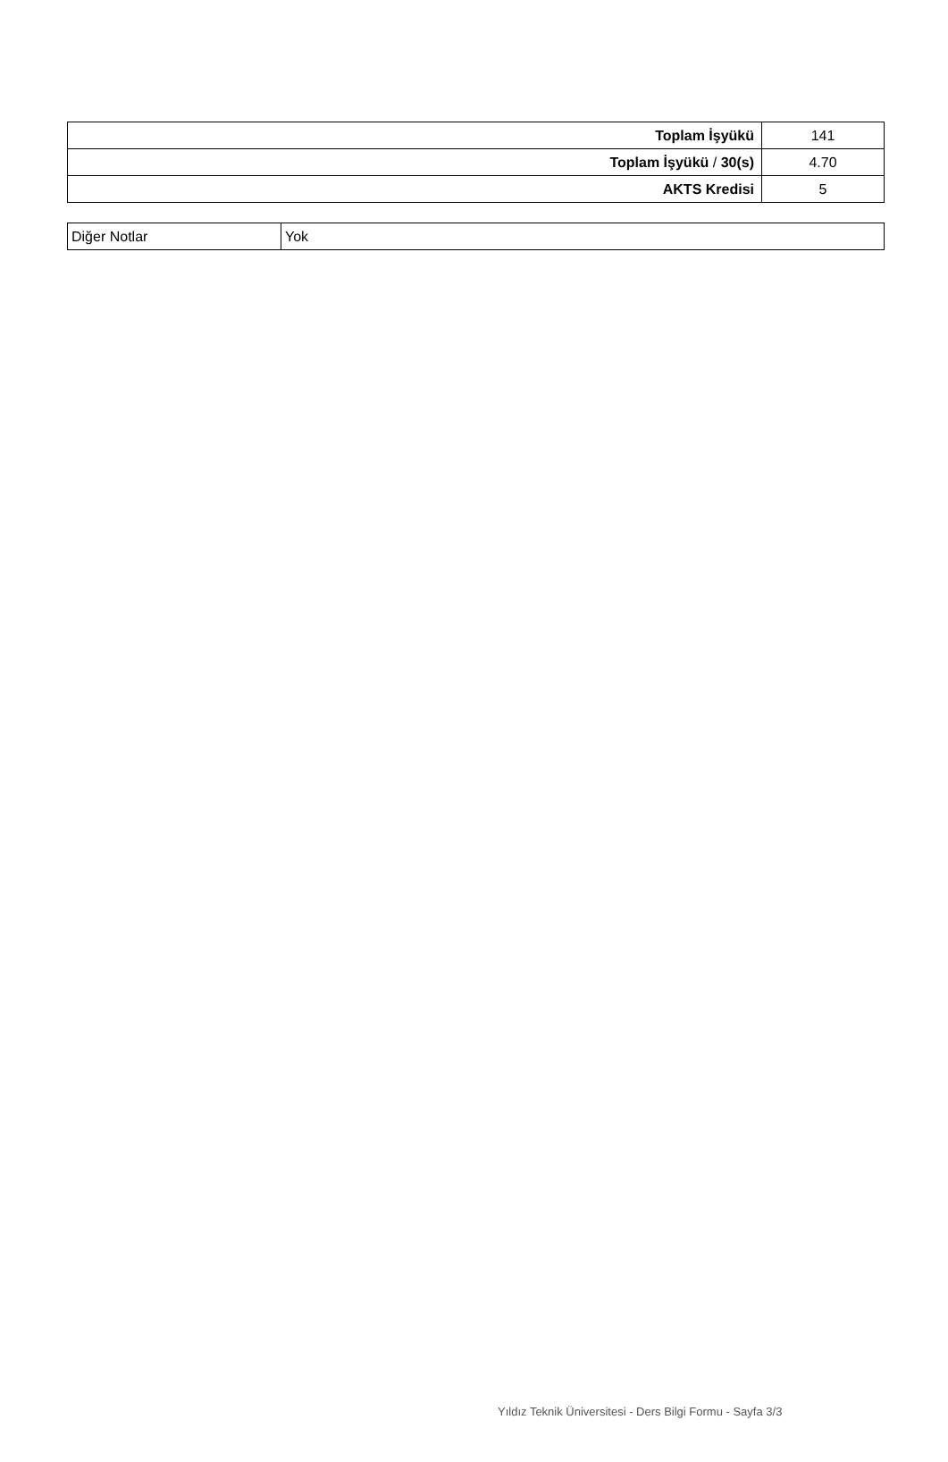| Toplam İşyükü | 141 |
| Toplam İşyükü / 30(s) | 4.70 |
| AKTS Kredisi | 5 |
| Diğer Notlar | Yok |
Yıldız Teknik Üniversitesi - Ders Bilgi Formu - Sayfa 3/3